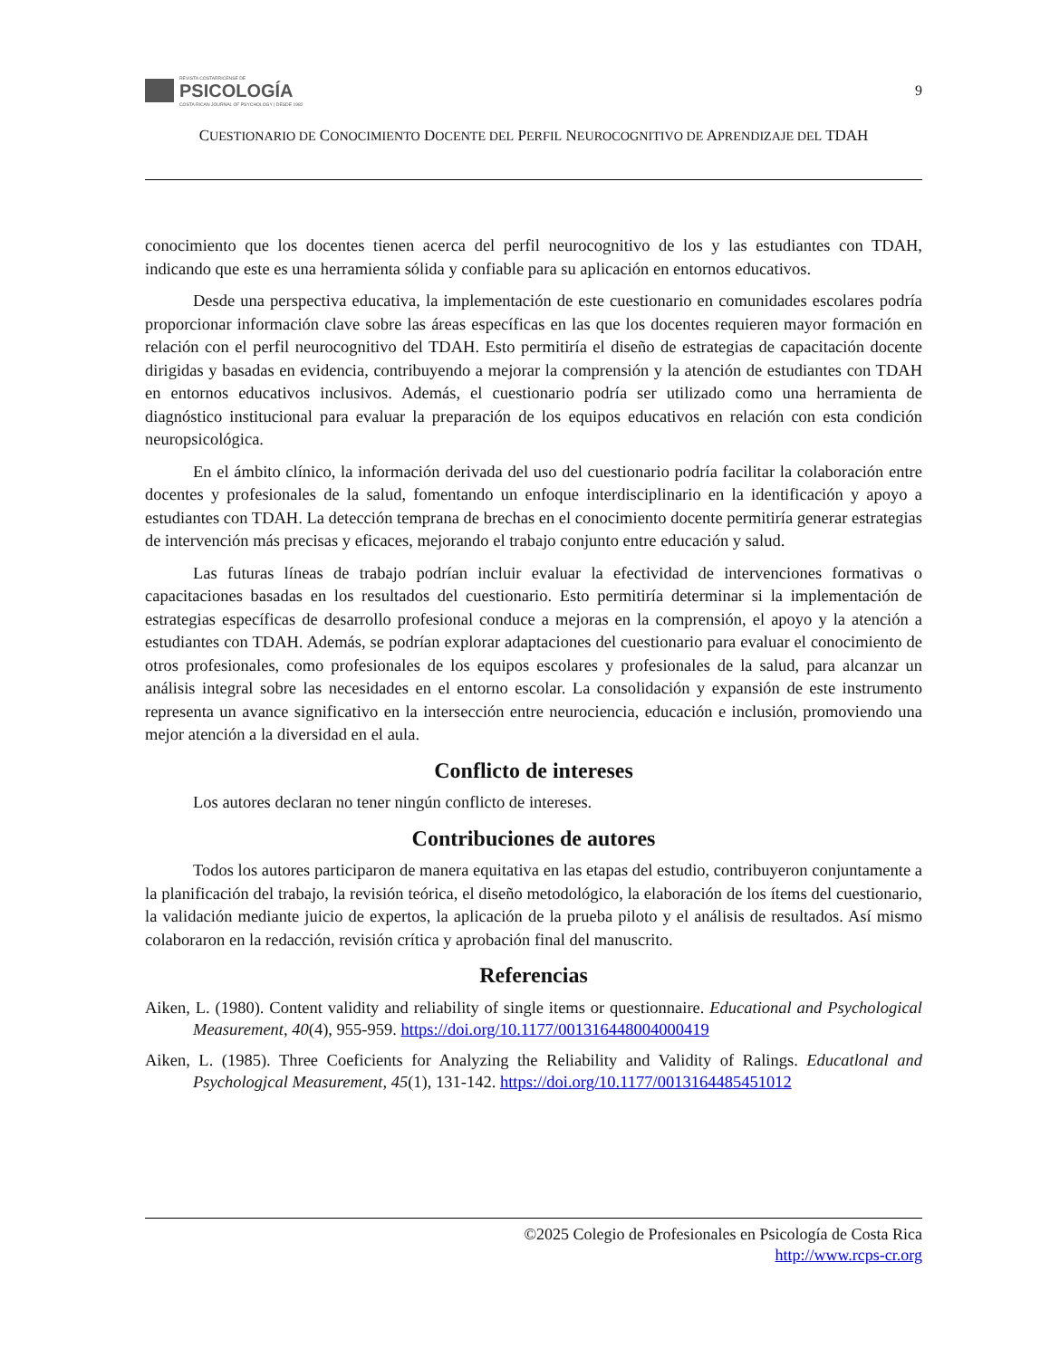REVISTA COSTARRICENSE DE
PSICOLOGÍA
COSTA RICAN JOURNAL OF PSYCHOLOGY | DESDE 1982
9
CUESTIONARIO DE CONOCIMIENTO DOCENTE DEL PERFIL NEUROCOGNITIVO DE APRENDIZAJE DEL TDAH
conocimiento que los docentes tienen acerca del perfil neurocognitivo de los y las estudiantes con TDAH, indicando que este es una herramienta sólida y confiable para su aplicación en entornos educativos.
Desde una perspectiva educativa, la implementación de este cuestionario en comunidades escolares podría proporcionar información clave sobre las áreas específicas en las que los docentes requieren mayor formación en relación con el perfil neurocognitivo del TDAH. Esto permitiría el diseño de estrategias de capacitación docente dirigidas y basadas en evidencia, contribuyendo a mejorar la comprensión y la atención de estudiantes con TDAH en entornos educativos inclusivos. Además, el cuestionario podría ser utilizado como una herramienta de diagnóstico institucional para evaluar la preparación de los equipos educativos en relación con esta condición neuropsicológica.
En el ámbito clínico, la información derivada del uso del cuestionario podría facilitar la colaboración entre docentes y profesionales de la salud, fomentando un enfoque interdisciplinario en la identificación y apoyo a estudiantes con TDAH. La detección temprana de brechas en el conocimiento docente permitiría generar estrategias de intervención más precisas y eficaces, mejorando el trabajo conjunto entre educación y salud.
Las futuras líneas de trabajo podrían incluir evaluar la efectividad de intervenciones formativas o capacitaciones basadas en los resultados del cuestionario. Esto permitiría determinar si la implementación de estrategias específicas de desarrollo profesional conduce a mejoras en la comprensión, el apoyo y la atención a estudiantes con TDAH. Además, se podrían explorar adaptaciones del cuestionario para evaluar el conocimiento de otros profesionales, como profesionales de los equipos escolares y profesionales de la salud, para alcanzar un análisis integral sobre las necesidades en el entorno escolar. La consolidación y expansión de este instrumento representa un avance significativo en la intersección entre neurociencia, educación e inclusión, promoviendo una mejor atención a la diversidad en el aula.
Conflicto de intereses
Los autores declaran no tener ningún conflicto de intereses.
Contribuciones de autores
Todos los autores participaron de manera equitativa en las etapas del estudio, contribuyeron conjuntamente a la planificación del trabajo, la revisión teórica, el diseño metodológico, la elaboración de los ítems del cuestionario, la validación mediante juicio de expertos, la aplicación de la prueba piloto y el análisis de resultados. Así mismo colaboraron en la redacción, revisión crítica y aprobación final del manuscrito.
Referencias
Aiken, L. (1980). Content validity and reliability of single items or questionnaire. Educational and Psychological Measurement, 40(4), 955-959. https://doi.org/10.1177/001316448004000419
Aiken, L. (1985). Three Coeficients for Analyzing the Reliability and Validity of Ralings. Educatlonal and Psychologjcal Measurement, 45(1), 131-142. https://doi.org/10.1177/0013164485451012
©2025 Colegio de Profesionales en Psicología de Costa Rica
http://www.rcps-cr.org